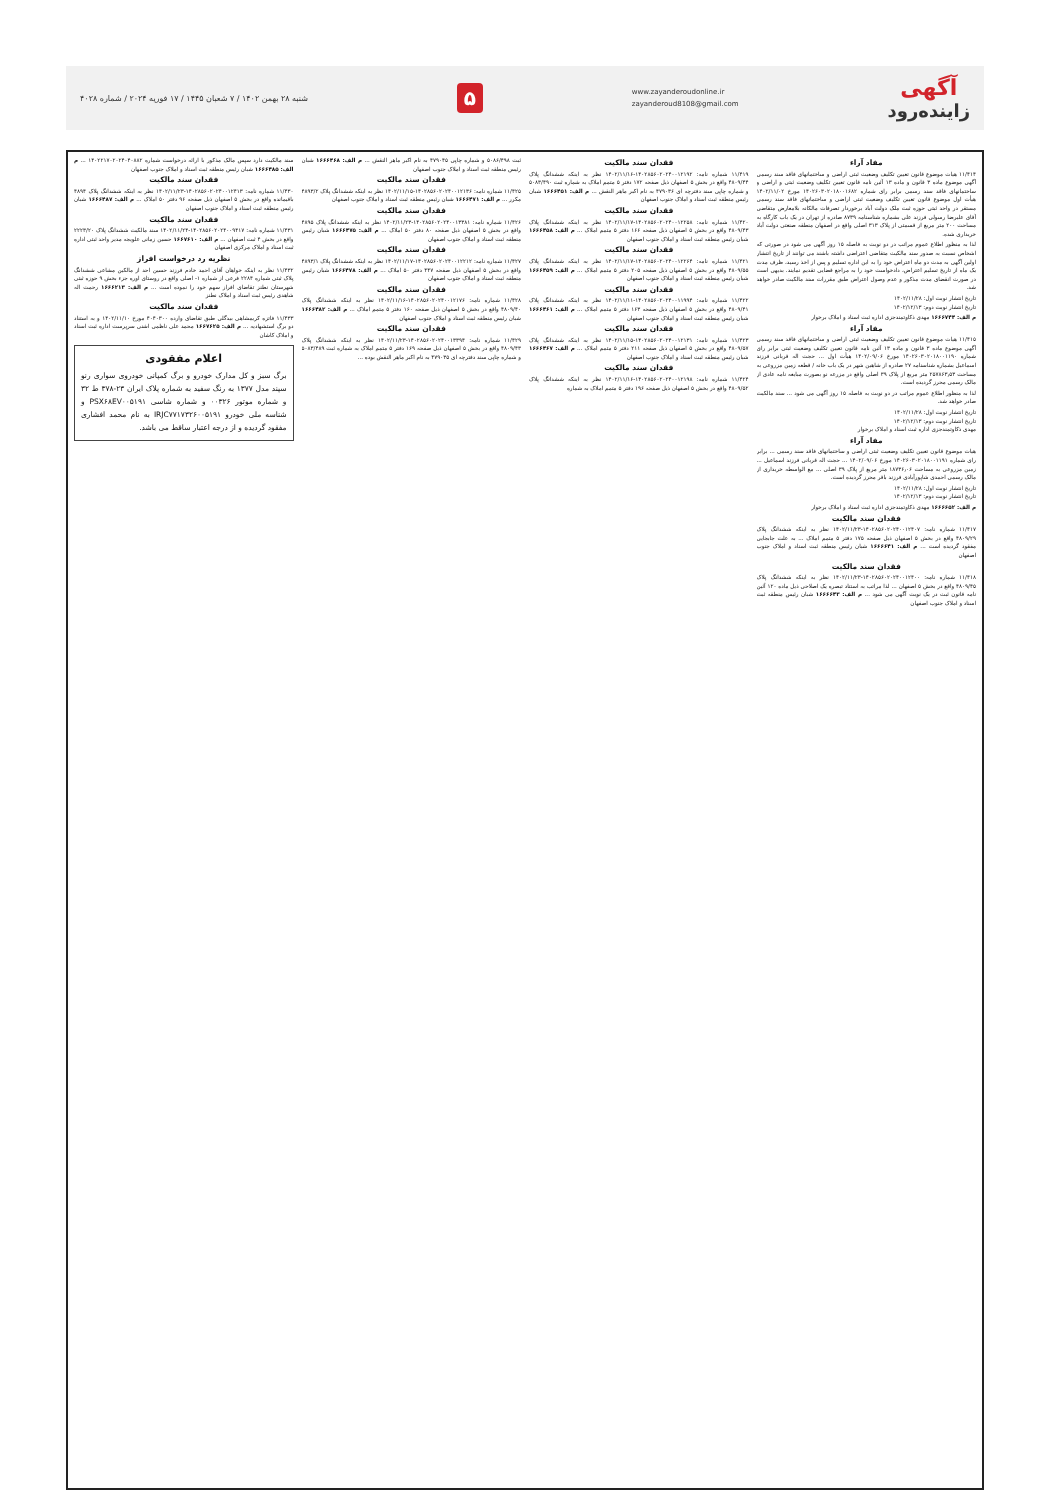آگهی
زاینده‌رود
www.zayanderoudonline.ir
zayanderoud8108@gmail.com
۵
شنبه ۲۸ بهمن ۱۴۰۲ / ۷ شعبان ۱۴۴۵ / ۱۷ فوریه ۲۰۲۴ / شماره ۴۰۲۸
مفاد آراء
۱۱/۴۱۴ هیات موضوع قانون تعیین تکلیف وضعیت ثبتی اراضی و ساختمانهای فاقد سند رسمی آگهی موضوع ماده ۳ قانون و ماده ۱۳ آئین نامه قانون تعیین تکلیف وضعیت ثبتی و اراضی و ساختمانهای فاقد سند رسمی برابر رای شماره ۱۴۰۲۶۰۳۰۲۰۱۸۰۰۱۶۸۲ مورخ ۱۴۰۲/۱۱/۰۲ هیأت اول موضوع قانون تعیین تکلیف وضعیت ثبتی اراضی و ساختمانهای فاقد سند رسمی مستقر در واحد ثبتی حوزه ثبت ملک دولت آباد برخوردار تصرفات مالکانه بلامعارض متقاضی آقای علیرضا رسولی فرزند علی بشماره شناسنامه ۸۷۳۹ صادره از تهران در یک باب کارگاه به مساحت ۲۰۰ متر مربع از قسمتی از پلاک ۳۱۳ اصلی واقع در اصفهان منطقه صنعتی دولت آباد خریداری شده.
لذا به منظور اطلاع عموم مراتب در دو نوبت به فاصله ۱۵ روز آگهی می شود در صورتی که اشخاص نسبت به صدور سند مالکیت متقاضی اعتراضی داشته باشند می توانند از تاریخ انتشار اولین آگهی به مدت دو ماه اعتراض خود را به این اداره تسلیم و پس از اخذ رسید، ظرف مدت یک ماه از تاریخ تسلیم اعتراض، دادخواست خود را به مراجع قضایی تقدیم نمایند. بدیهی است در صورت انقضای مدت مذکور و عدم وصول اعتراض طبق مقررات سند مالکیت صادر خواهد شد.
تاریخ انتشار نوبت اول: ۱۴۰۲/۱۱/۲۸
تاریخ انتشار نوبت دوم: ۱۴۰۲/۱۲/۱۳
م الف: ۱۶۶۶۷۴۴ مهدی ذکاوتمندجزی اداره ثبت اسناد و املاک برخوار
مفاد آراء
۱۱/۴۱۵ هیات موضوع قانون تعیین تکلیف وضعیت ثبتی اراضی و ساختمانهای فاقد سند رسمی آگهی موضوع ماده ۳ قانون و ماده ۱۳ آئین نامه قانون تعیین تکلیف وضعیت ثبتی برابر رای شماره ۱۴۰۲۶۰۳۰۲۰۱۸۰۰۱۱۹۰ مورخ ۱۴۰۲/۰۹/۰۶ هیأت اول ... حجت اله قربانی فرزند اسماعیل بشماره شناسنامه ۲۷ صادره از شاهین شهر در یک باب خانه / قطعه زمین مزروعی به مساحت ۲۵۷۸۶۳٫۵۳ متر مربع از پلاک ۳۹ اصلی واقع در مزرعه نو بصورت مبایعه نامه عادی از مالک رسمی محرز گردیده است.
لذا به منظور اطلاع عموم مراتب در دو نوبت به فاصله ۱۵ روز آگهی می شود ... سند مالکیت صادر خواهد شد.
تاریخ انتشار نوبت اول: ۱۴۰۲/۱۱/۲۸
تاریخ انتشار نوبت دوم: ۱۴۰۲/۱۲/۱۳
مهدی ذکاوتمندجزی اداره ثبت اسناد و املاک برخوار
مفاد آراء
هیات موضوع قانون تعیین تکلیف وضعیت ثبتی اراضی و ساختمانهای فاقد سند رسمی ... برابر رای شماره ۱۴۰۲۶۰۳۰۲۰۱۸۰۰۱۱۹۱ مورخ ۱۴۰۲/۰۹/۰۶ ... حجت اله قربانی فرزند اسماعیل ... زمین مزروعی به مساحت ۱۸۷۳۶٫۰۶ متر مربع از پلاک ۳۹ اصلی ... مع الواسطه خریداری از مالک رسمی احمدی شاپورآبادی فرزند باقر محرز گردیده است.
تاریخ انتشار نوبت اول: ۱۴۰۲/۱۱/۲۸
تاریخ انتشار نوبت دوم: ۱۴۰۲/۱۲/۱۳
م الف: ۱۶۶۶۶۵۲ مهدی ذکاوتمندجزی اداره ثبت اسناد و املاک برخوار
فقدان سند مالکیت
۱۱/۴۱۷ شماره نامه: ۱۴۰۲۸۵۶۰۲۰۲۴۰۰۱۲۴۰۷-۱۴۰۲/۱۱/۲۳ نظر به اینکه ششدانگ پلاک ۴۸۰۹/۲۹ واقع در بخش ۵ اصفهان ذیل صفحه ۱۷۵ دفتر ۵ متمم املاک ... به علت جابجایی مفقود گردیده است ... م الف: ۱۶۶۶۶۴۱ شبان رئیس منطقه ثبت اسناد و املاک جنوب اصفهان
فقدان سند مالکیت
۱۱/۴۱۸ شماره نامه: ۱۴۰۲۸۵۶۰۲۰۲۴۰۰۱۲۴۰۰-۱۴۰۲/۱۱/۲۳ نظر به اینکه ششدانگ پلاک ۴۸۰۹/۴۵ واقع در بخش ۵ اصفهان ... لذا مراتب به استناد تبصره یک اصلاحی ذیل ماده ۱۲۰ آئین نامه قانون ثبت در یک نوبت آگهی می شود ... م الف: ۱۶۶۶۶۴۳ شبان رئیس منطقه ثبت اسناد و املاک جنوب اصفهان
فقدان سند مالکیت
۱۱/۴۱۹ شماره نامه: ۱۴۰۲۸۵۶۰۲۰۲۴۰۰۱۲۱۹۲-۱۴۰۲/۱۱/۱۶ نظر به اینکه ششدانگ پلاک ۴۸۰۹/۴۴ واقع در بخش ۵ اصفهان ذیل صفحه ۱۷۲ دفتر ۵ متمم املاک به شماره ثبت ۵۰۸۳/۴۹۰ و شماره چاپی سند دفترچه ای ۴۷۹۰۳۶ به نام اکبر ماهر النقش ... م الف: ۱۶۶۶۴۵۱ شبان رئیس منطقه ثبت اسناد و املاک جنوب اصفهان
فقدان سند مالکیت
۱۱/۴۲۰ شماره نامه: ۱۴۰۲۸۵۶۰۲۰۲۴۰۰۱۲۲۵۸-۱۴۰۲/۱۱/۱۷ نظر به اینکه ششدانگ پلاک ۴۸۰۹/۴۳ واقع در بخش ۵ اصفهان ذیل صفحه ۱۶۶ دفتر ۵ متمم املاک ... م الف: ۱۶۶۶۴۵۸ شبان رئیس منطقه ثبت اسناد و املاک جنوب اصفهان
فقدان سند مالکیت
۱۱/۴۲۱ شماره نامه: ۱۴۰۲۸۵۶۰۲۰۲۴۰۰۱۲۲۶۴-۱۴۰۲/۱۱/۱۷ نظر به اینکه ششدانگ پلاک ۴۸۰۹/۵۵ واقع در بخش ۵ اصفهان ذیل صفحه ۲۰۵ دفتر ۵ متمم املاک ... م الف: ۱۶۶۶۴۵۹ شبان رئیس منطقه ثبت اسناد و املاک جنوب اصفهان
فقدان سند مالکیت
۱۱/۴۲۲ شماره نامه: ۱۴۰۲۸۵۶۰۲۰۲۴۰۰۱۱۹۹۴-۱۴۰۲/۱۱/۱۱ نظر به اینکه ششدانگ پلاک ۴۸۰۹/۴۱ واقع در بخش ۵ اصفهان ذیل صفحه ۱۶۳ دفتر ۵ متمم املاک ... م الف: ۱۶۶۶۴۶۱ شبان رئیس منطقه ثبت اسناد و املاک جنوب اصفهان
فقدان سند مالکیت
۱۱/۴۲۳ شماره نامه: ۱۴۰۲۸۵۶۰۲۰۲۴۰۰۱۲۱۳۱-۱۴۰۲/۱۱/۱۵ نظر به اینکه ششدانگ پلاک ۴۸۰۹/۵۷ واقع در بخش ۵ اصفهان ذیل صفحه ۲۱۱ دفتر ۵ متمم املاک ... م الف: ۱۶۶۶۴۶۷ شبان رئیس منطقه ثبت اسناد و املاک جنوب اصفهان
فقدان سند مالکیت
۱۱/۴۲۴ شماره نامه: ۱۴۰۲۸۵۶۰۲۰۲۴۰۰۱۲۱۹۸-۱۴۰۲/۱۱/۱۶ نظر به اینکه ششدانگ پلاک ۴۸۰۹/۵۲ واقع در بخش ۵ اصفهان ذیل صفحه ۱۹۶ دفتر ۵ متمم املاک به شماره
ثبت ۵۰۸۶/۴۹۸ و شماره چاپی ۴۷۹۰۴۵ به نام اکبر ماهر النقش ... م الف: ۱۶۶۶۴۶۸ شبان رئیس منطقه ثبت اسناد و املاک جنوب اصفهان
فقدان سند مالکیت
۱۱/۴۲۵ شماره نامه: ۱۴۰۲۸۵۶۰۲۰۲۴۰۰۱۲۱۳۶-۱۴۰۲/۱۱/۱۵ نظر به اینکه ششدانگ پلاک ۴۸۹۳/۲ مکرر ... م الف: ۱۶۶۶۴۷۱ شبان رئیس منطقه ثبت اسناد و املاک جنوب اصفهان
فقدان سند مالکیت
۱۱/۴۲۶ شماره نامه: ۱۴۰۲۸۵۶۰۲۰۲۴۰۰۱۳۳۸۱-۱۴۰۲/۱۱/۲۳ نظر به اینکه ششدانگ پلاک ۴۸۹۵ واقع در بخش ۵ اصفهان ذیل صفحه ۸۰ دفتر ۵۰ املاک ... م الف: ۱۶۶۶۴۷۵ شبان رئیس منطقه ثبت اسناد و املاک جنوب اصفهان
فقدان سند مالکیت
۱۱/۴۲۷ شماره نامه: ۱۴۰۲۸۵۶۰۲۰۲۴۰۰۱۲۲۱۲-۱۴۰۲/۱۱/۱۷ نظر به اینکه ششدانگ پلاک ۴۸۹۳/۱ واقع در بخش ۵ اصفهان ذیل صفحه ۴۴۷ دفتر ۵۰ املاک ... م الف: ۱۶۶۶۴۷۸ شبان رئیس منطقه ثبت اسناد و املاک جنوب اصفهان
فقدان سند مالکیت
۱۱/۴۲۸ شماره نامه: ۱۴۰۲۸۵۶۰۲۰۲۴۰۰۱۲۱۷۶-۱۴۰۲/۱۱/۱۶ نظر به اینکه ششدانگ پلاک ۴۸۰۹/۴۰ واقع در بخش ۵ اصفهان ذیل صفحه ۱۶۰ دفتر ۵ متمم املاک ... م الف: ۱۶۶۶۴۸۲ شبان رئیس منطقه ثبت اسناد و املاک جنوب اصفهان
فقدان سند مالکیت
۱۱/۴۲۹ شماره نامه: ۱۴۰۲۸۵۶۰۲۰۲۴۰۰۱۳۳۹۴-۱۴۰۲/۱۱/۲۳ نظر به اینکه ششدانگ پلاک ۴۸۰۹/۴۳ واقع در بخش ۵ اصفهان ذیل صفحه ۱۶۹ دفتر ۵ متمم املاک به شماره ثبت ۵۰۸۳/۴۸۹ و شماره چاپی سند دفترچه ای ۴۷۹۰۳۵ به نام اکبر ماهر النقش بوده ...
سند مالکیت دارد سپس مالک مذکور با ارائه درخواست شماره ۱۴۰۲۲۱۷۰۲۰۲۴۰۴۰۸۸۲ ... م الف: ۱۶۶۶۴۸۵ شبان رئیس منطقه ثبت اسناد و املاک جنوب اصفهان
فقدان سند مالکیت
۱۱/۴۳۰ شماره نامه: ۱۴۰۲۸۵۶۰۲۰۲۴۰۰۱۲۴۱۳-۱۴۰۲/۱۱/۲۳ نظر به اینکه ششدانگ پلاک ۴۸۹۴ باقیمانده واقع در بخش ۵ اصفهان ذیل صفحه ۹۶ دفتر ۵۰ املاک ... م الف: ۱۶۶۶۴۸۷ شبان رئیس منطقه ثبت اسناد و املاک جنوب اصفهان
فقدان سند مالکیت
۱۱/۴۳۱ شماره نامه: ۱۴۰۲۸۵۶۰۲۰۲۴۰۰۹۴۱۷-۱۴۰۲/۱۱/۲۴ سند مالکیت ششدانگ پلاک ۲۲۲۳/۲۰ واقع در بخش ۴ ثبت اصفهان ... م الف: ۱۶۶۷۶۱۰ حسین زمانی علویجه مدیر واحد ثبتی اداره ثبت اسناد و املاک مرکزی اصفهان
نظریه رد درخواست افراز
۱۱/۴۳۲ نظر به اینکه خواهان آقای احمد خادم فرزند حسین احد از مالکین مشاعی ششدانگ پلاک ثبتی شماره ۲۲۸۴ فرعی از شماره ۱- اصلی واقع در روستای اوره جزء بخش ۹ حوزه ثبتی شهرستان نطنز تقاضای افراز سهم خود را نموده است ... م الف: ۱۶۶۶۲۱۳ رحمت اله شاهدی رئیس ثبت اسناد و املاک نطنز
فقدان سند مالکیت
۱۱/۴۳۳ فاتزه کریمشاهی بیدگلی طبق تقاضای وارده ۴۰۴۰۳۰۰ مورخ ۱۴۰۲/۱۱/۱۰ و به استناد دو برگ استشهادیه ... م الف: ۱۶۶۷۶۲۵ محمد علی ناظمی اشنی سرپرست اداره ثبت اسناد و املاک کاشان
اعلام مفقودی
برگ سبز و کل مدارک خودرو و برگ کمپانی خودروی سواری رنو سپند مدل ۱۳۷۷ به رنگ سفید به شماره پلاک ایران ۲۳-۳۷۸ ط ۳۲ و شماره موتور ۰۰۳۲۶ و شماره شاسی PSX۶۸EV۰۰۵۱۹۱ و شناسه ملی خودرو IRJC۷۷۱۷۳۲۶۰۰۵۱۹۱ به نام محمد افشاری مفقود گردیده و از درجه اعتبار ساقط می باشد.